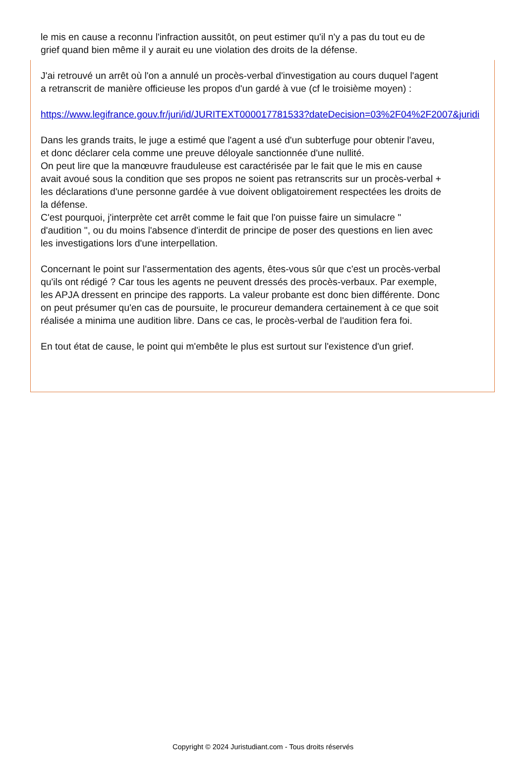le mis en cause a reconnu l'infraction aussitôt, on peut estimer qu'il n'y a pas du tout eu de
grief quand bien même il y aurait eu une violation des droits de la défense.
J'ai retrouvé un arrêt où l'on a annulé un procès-verbal d'investigation au cours duquel l'agent
a retranscrit de manière officieuse les propos d'un gardé à vue (cf le troisième moyen) :
https://www.legifrance.gouv.fr/juri/id/JURITEXT000017781533?dateDecision=03%2F04%2F2007&juridi
Dans les grands traits, le juge a estimé que l'agent a usé d'un subterfuge pour obtenir l'aveu,
et donc déclarer cela comme une preuve déloyale sanctionnée d'une nullité.
On peut lire que la manœuvre frauduleuse est caractérisée par le fait que le mis en cause
avait avoué sous la condition que ses propos ne soient pas retranscrits sur un procès-verbal +
les déclarations d'une personne gardée à vue doivent obligatoirement respectées les droits de
la défense.
C'est pourquoi, j'interprète cet arrêt comme le fait que l'on puisse faire un simulacre "
d'audition ", ou du moins l'absence d'interdit de principe de poser des questions en lien avec
les investigations lors d'une interpellation.
Concernant le point sur l'assermentation des agents, êtes-vous sûr que c'est un procès-verbal
qu'ils ont rédigé ? Car tous les agents ne peuvent dressés des procès-verbaux. Par exemple,
les APJA dressent en principe des rapports. La valeur probante est donc bien différente. Donc
on peut présumer qu'en cas de poursuite, le procureur demandera certainement à ce que soit
réalisée a minima une audition libre. Dans ce cas, le procès-verbal de l'audition fera foi.
En tout état de cause, le point qui m'embête le plus est surtout sur l'existence d'un grief.
Copyright © 2024 Juristudiant.com - Tous droits réservés